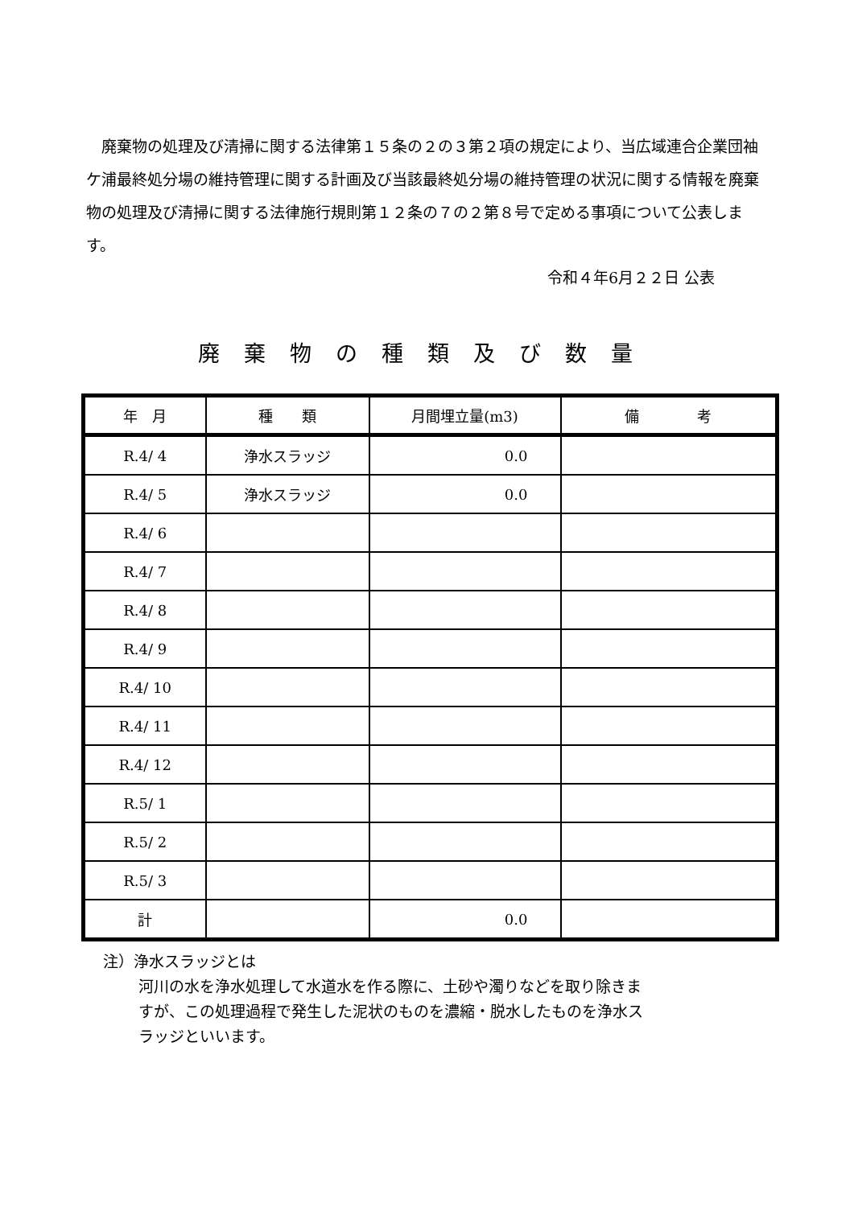廃棄物の処理及び清掃に関する法律第１５条の２の３第２項の規定により、当広域連合企業団袖ケ浦最終処分場の維持管理に関する計画及び当該最終処分場の維持管理の状況に関する情報を廃棄物の処理及び清掃に関する法律施行規則第１２条の７の２第８号で定める事項について公表します。
令和４年6月２２日 公表
廃棄物の種類及び数量
| 年 月 | 種 類 | 月間埋立量(m3) | 備 考 |
| --- | --- | --- | --- |
| R.4/ 4 | 浄水スラッジ | 0.0 | |
| R.4/ 5 | 浄水スラッジ | 0.0 | |
| R.4/ 6 | | | |
| R.4/ 7 | | | |
| R.4/ 8 | | | |
| R.4/ 9 | | | |
| R.4/ 10 | | | |
| R.4/ 11 | | | |
| R.4/ 12 | | | |
| R.5/ 1 | | | |
| R.5/ 2 | | | |
| R.5/ 3 | | | |
| 計 | | 0.0 | |
注）浄水スラッジとは
河川の水を浄水処理して水道水を作る際に、土砂や濁りなどを取り除きますが、この処理過程で発生した泥状のものを濃縮・脱水したものを浄水スラッジといいます。